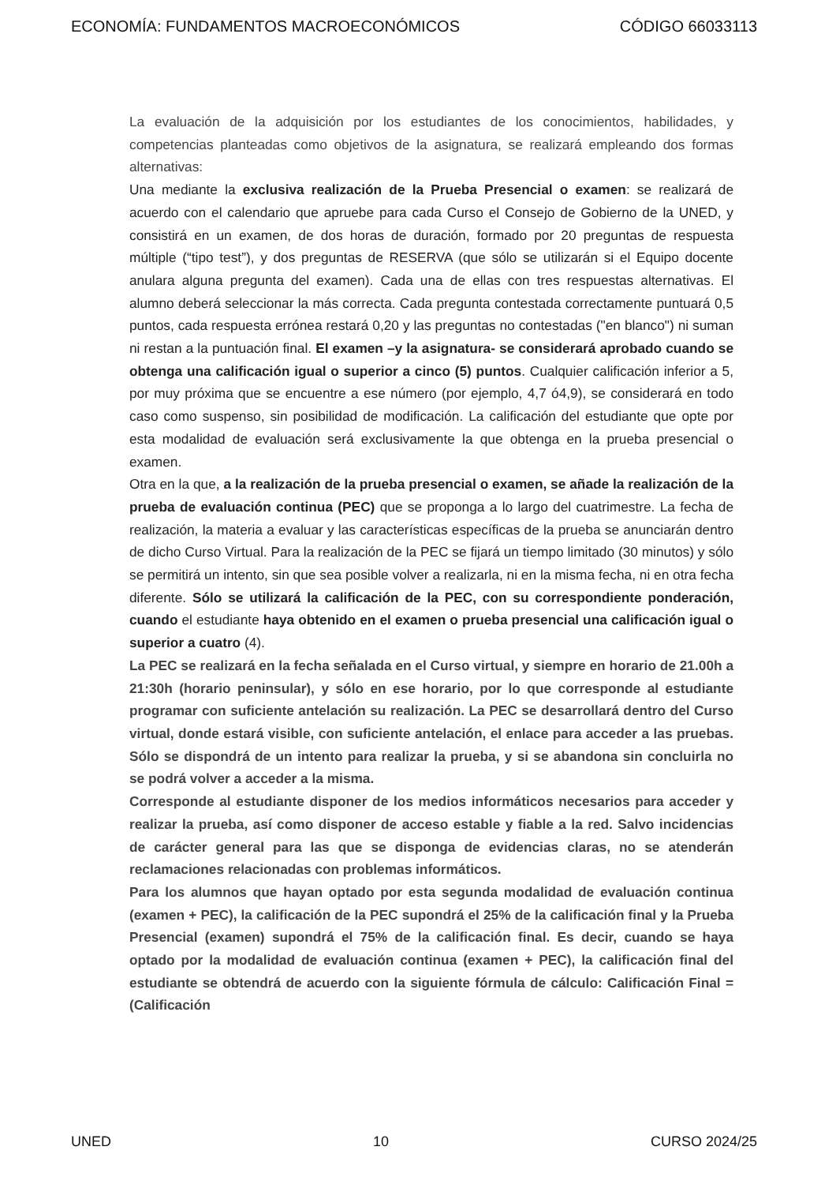ECONOMÍA: FUNDAMENTOS MACROECONÓMICOS CÓDIGO 66033113
La evaluación de la adquisición por los estudiantes de los conocimientos, habilidades, y competencias planteadas como objetivos de la asignatura, se realizará empleando dos formas alternativas:
Una mediante la exclusiva realización de la Prueba Presencial o examen: se realizará de acuerdo con el calendario que apruebe para cada Curso el Consejo de Gobierno de la UNED, y consistirá en un examen, de dos horas de duración, formado por 20 preguntas de respuesta múltiple (“tipo test”), y dos preguntas de RESERVA (que sólo se utilizarán si el Equipo docente anulara alguna pregunta del examen). Cada una de ellas con tres respuestas alternativas. El alumno deberá seleccionar la más correcta. Cada pregunta contestada correctamente puntuará 0,5 puntos, cada respuesta errónea restará 0,20 y las preguntas no contestadas ("en blanco") ni suman ni restan a la puntuación final. El examen –y la asignatura- se considerará aprobado cuando se obtenga una calificación igual o superior a cinco (5) puntos. Cualquier calificación inferior a 5, por muy próxima que se encuentre a ese número (por ejemplo, 4,7 ó4,9), se considerará en todo caso como suspenso, sin posibilidad de modificación. La calificación del estudiante que opte por esta modalidad de evaluación será exclusivamente la que obtenga en la prueba presencial o examen.
Otra en la que, a la realización de la prueba presencial o examen, se añade la realización de la prueba de evaluación continua (PEC) que se proponga a lo largo del cuatrimestre. La fecha de realización, la materia a evaluar y las características específicas de la prueba se anunciarán dentro de dicho Curso Virtual. Para la realización de la PEC se fijará un tiempo limitado (30 minutos) y sólo se permitirá un intento, sin que sea posible volver a realizarla, ni en la misma fecha, ni en otra fecha diferente. Sólo se utilizará la calificación de la PEC, con su correspondiente ponderación, cuando el estudiante haya obtenido en el examen o prueba presencial una calificación igual o superior a cuatro (4).
La PEC se realizará en la fecha señalada en el Curso virtual, y siempre en horario de 21.00h a 21:30h (horario peninsular), y sólo en ese horario, por lo que corresponde al estudiante programar con suficiente antelación su realización. La PEC se desarrollará dentro del Curso virtual, donde estará visible, con suficiente antelación, el enlace para acceder a las pruebas. Sólo se dispondrá de un intento para realizar la prueba, y si se abandona sin concluirla no se podrá volver a acceder a la misma.
Corresponde al estudiante disponer de los medios informáticos necesarios para acceder y realizar la prueba, así como disponer de acceso estable y fiable a la red. Salvo incidencias de carácter general para las que se disponga de evidencias claras, no se atenderán reclamaciones relacionadas con problemas informáticos.
Para los alumnos que hayan optado por esta segunda modalidad de evaluación continua (examen + PEC), la calificación de la PEC supondrá el 25% de la calificación final y la Prueba Presencial (examen) supondrá el 75% de la calificación final. Es decir, cuando se haya optado por la modalidad de evaluación continua (examen + PEC), la calificación final del estudiante se obtendrá de acuerdo con la siguiente fórmula de cálculo: Calificación Final = (Calificación
UNED 10 CURSO 2024/25